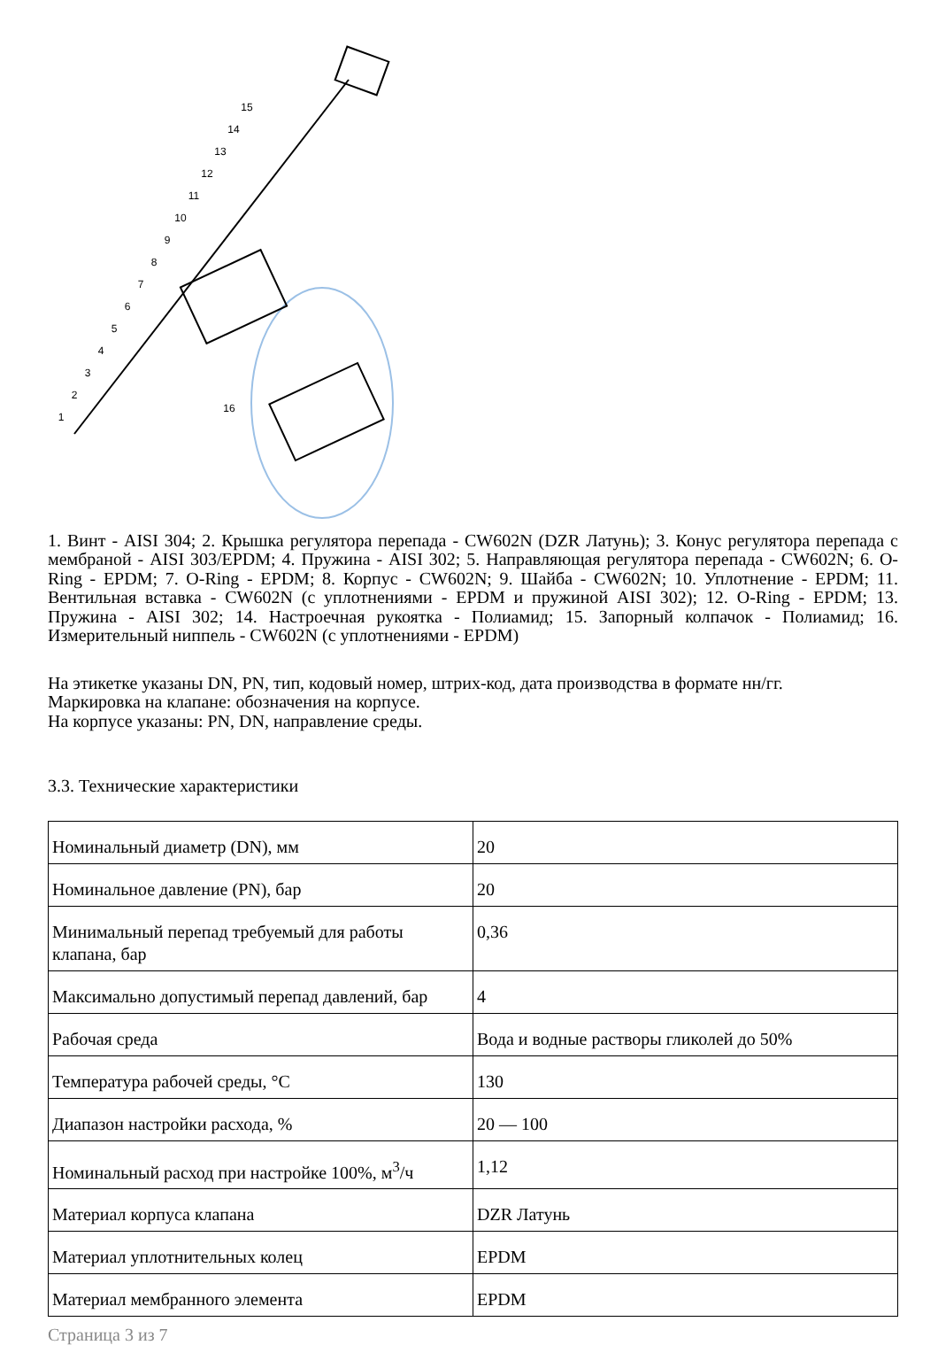15
14
13
12
11
10
9
8
7
6
5
4
3
2
1
16
1. Винт - AISI 304; 2. Крышка регулятора перепада - CW602N (DZR Латунь); 3. Конус регулятора перепада с мембраной - AISI 303/EPDM; 4. Пружина - AISI 302; 5. Направляющая регулятора перепада - CW602N; 6. O-Ring - EPDM; 7. O-Ring - EPDM; 8. Корпус - CW602N; 9. Шайба - CW602N; 10. Уплотнение - EPDM; 11. Вентильная вставка - CW602N (с уплотнениями - EPDM и пружиной AISI 302); 12. O-Ring - EPDM; 13. Пружина - AISI 302; 14. Настроечная рукоятка - Полиамид; 15. Запорный колпачок - Полиамид; 16. Измерительный ниппель - CW602N (с уплотнениями - EPDM)
На этикетке указаны DN, PN, тип, кодовый номер, штрих-код, дата производства в формате нн/гг.
Маркировка на клапане: обозначения на корпусе.
На корпусе указаны: PN, DN, направление среды.
3.3. Технические характеристики
| Номинальный диаметр (DN), мм | 20 |
| Номинальное давление (PN), бар | 20 |
| Минимальный перепад требуемый для работы клапана, бар | 0,36 |
| Максимально допустимый перепад давлений, бар | 4 |
| Рабочая среда | Вода и водные растворы гликолей до 50% |
| Температура рабочей среды, °С | 130 |
| Диапазон настройки расхода, % | 20 — 100 |
| Номинальный расход при настройке 100%, м<sup>3</sup>/ч | 1,12 |
| Материал корпуса клапана | DZR Латунь |
| Материал уплотнительных колец | EPDM |
| Материал мембранного элемента | EPDM |
Страница 3 из 7